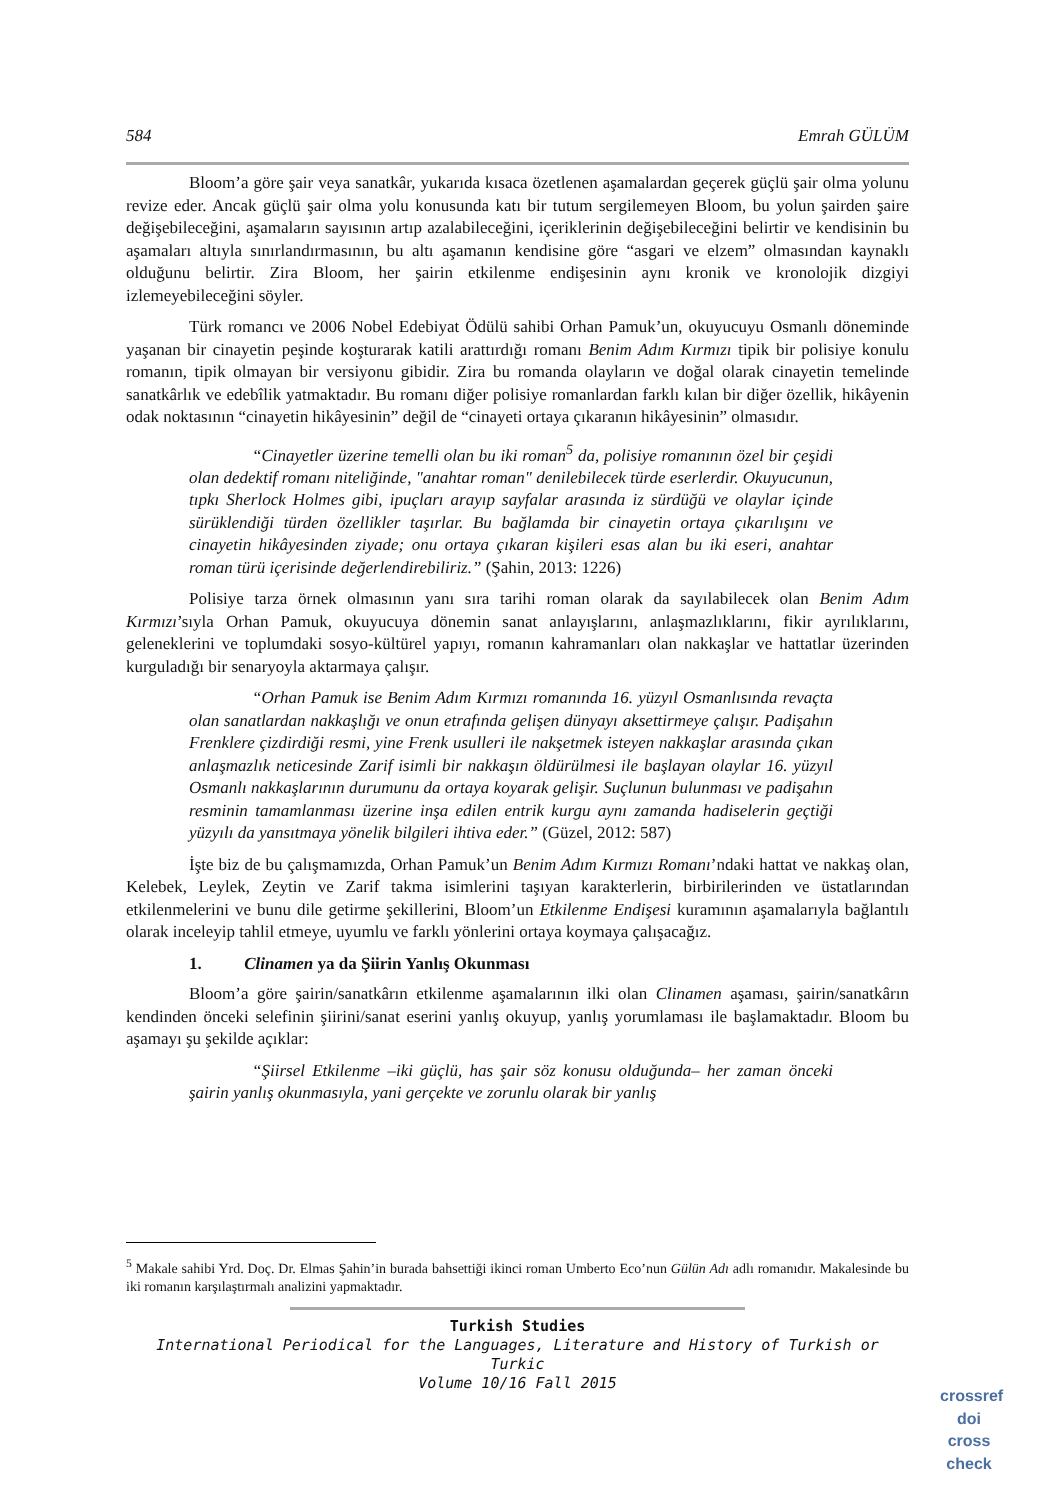584 Emrah GÜLÜM
Bloom’a göre şair veya sanatkâr, yukarıda kısaca özetlenen aşamalardan geçerek güçlü şair olma yolunu revize eder. Ancak güçlü şair olma yolu konusunda katı bir tutum sergilemeyen Bloom, bu yolun şairden şaire değişebileceğini, aşamaların sayısının artıp azalabileceğini, içeriklerinin değişebileceğini belirtir ve kendisinin bu aşamaları altıyla sınırlandırmasının, bu altı aşamanın kendisine göre “asgari ve elzem” olmasından kaynaklı olduğunu belirtir. Zira Bloom, her şairin etkilenme endişesinin aynı kronik ve kronolojik dizgiyi izlemeyebileceğini söyler.
Türk romancı ve 2006 Nobel Edebiyat Ödülü sahibi Orhan Pamuk’un, okuyucuyu Osmanlı döneminde yaşanan bir cinayetin peşinde koşturarak katili arattırdığı romanı Benim Adım Kırmızı tipik bir polisiye konulu romanın, tipik olmayan bir versiyonu gibidir. Zira bu romanda olayların ve doğal olarak cinayetin temelinde sanatkârlık ve edebîlik yatmaktadır. Bu romanı diğer polisiye romanlardan farklı kılan bir diğer özellik, hikâyenin odak noktasının “cinayetin hikâyesinin” değil de “cinayeti ortaya çıkaranın hikâyesinin” olmasıdır.
“Cinayetler üzerine temelli olan bu iki roman<sup>5</sup> da, polisiye romanının özel bir çeşidi olan dedektif romanı niteliğinde, "anahtar roman" denilebilecek türde eserlerdir. Okuyucunun, tıpkı Sherlock Holmes gibi, ipuçları arayıp sayfalar arasında iz sürdüğü ve olaylar içinde sürüklendiği türden özellikler taşırlar. Bu bağlamda bir cinayetin ortaya çıkarılışını ve cinayetin hikâyesinden ziyade; onu ortaya çıkaran kişileri esas alan bu iki eseri, anahtar roman türü içerisinde değerlendirebiliriz.” (Şahin, 2013: 1226)
Polisiye tarza örnek olmasının yanı sıra tarihi roman olarak da sayılabilecek olan Benim Adım Kırmızı’sıyla Orhan Pamuk, okuyucuya dönemin sanat anlayışlarını, anlaşmazlıklarını, fikir ayrılıklarını, geleneklerini ve toplumdaki sosyo-kültürel yapıyı, romanın kahramanları olan nakkaşlar ve hattatlar üzerinden kurguladığı bir senaryoyla aktarmaya çalışır.
“Orhan Pamuk ise Benim Adım Kırmızı romanında 16. yüzyıl Osmanlısında revaçta olan sanatlardan nakkaşlığı ve onun etrafında gelişen dünyayı aksettirmeye çalışır. Padişahın Frenklere çizdirdiği resmi, yine Frenk usulleri ile nakşetmek isteyen nakkaşlar arasında çıkan anlaşmazlık neticesinde Zarif isimli bir nakkaşın öldürülmesi ile başlayan olaylar 16. yüzyıl Osmanlı nakkaşlarının durumunu da ortaya koyarak gelişir. Suçlunun bulunması ve padişahın resminin tamamlanması üzerine inşa edilen entrik kurgu aynı zamanda hadiselerin geçtiği yüzyılı da yansıtmaya yönelik bilgileri ihtiva eder.” (Güzel, 2012: 587)
İşte biz de bu çalışmamızda, Orhan Pamuk’un Benim Adım Kırmızı Romanı’ndaki hattat ve nakkaş olan, Kelebek, Leylek, Zeytin ve Zarif takma isimlerini taşıyan karakterlerin, birbirilerinden ve üstatlarından etkilenmelerini ve bunu dile getirme şekillerini, Bloom’un Etkilenme Endişesi kuramının aşamalarıyla bağlantılı olarak inceleyip tahlil etmeye, uyumlu ve farklı yönlerini ortaya koymaya çalışacağız.
1. Clinamen ya da Şiirin Yanlış Okunması
Bloom’a göre şairin/sanatkârın etkilenme aşamalarının ilki olan Clinamen aşaması, şairin/sanatkârın kendinden önceki selefinin şiirini/sanat eserini yanlış okuyup, yanlış yorumlaması ile başlamaktadır. Bloom bu aşamayı şu şekilde açıklar:
“Şiirsel Etkilenme –iki güçlü, has şair söz konusu olduğunda– her zaman önceki şairin yanlış okunmasıyla, yani gerçekte ve zorunlu olarak bir yanlış
<sup>5</sup> Makale sahibi Yrd. Doç. Dr. Elmas Şahin’in burada bahsettiği ikinci roman Umberto Eco’nun Gülün Adı adlı romanıdır. Makalesinde bu iki romanın karşılaştırmalı analizini yapmaktadır.
Turkish Studies
International Periodical for the Languages, Literature and History of Turkish or Turkic
Volume 10/16 Fall 2015
crossref
doi
cross check